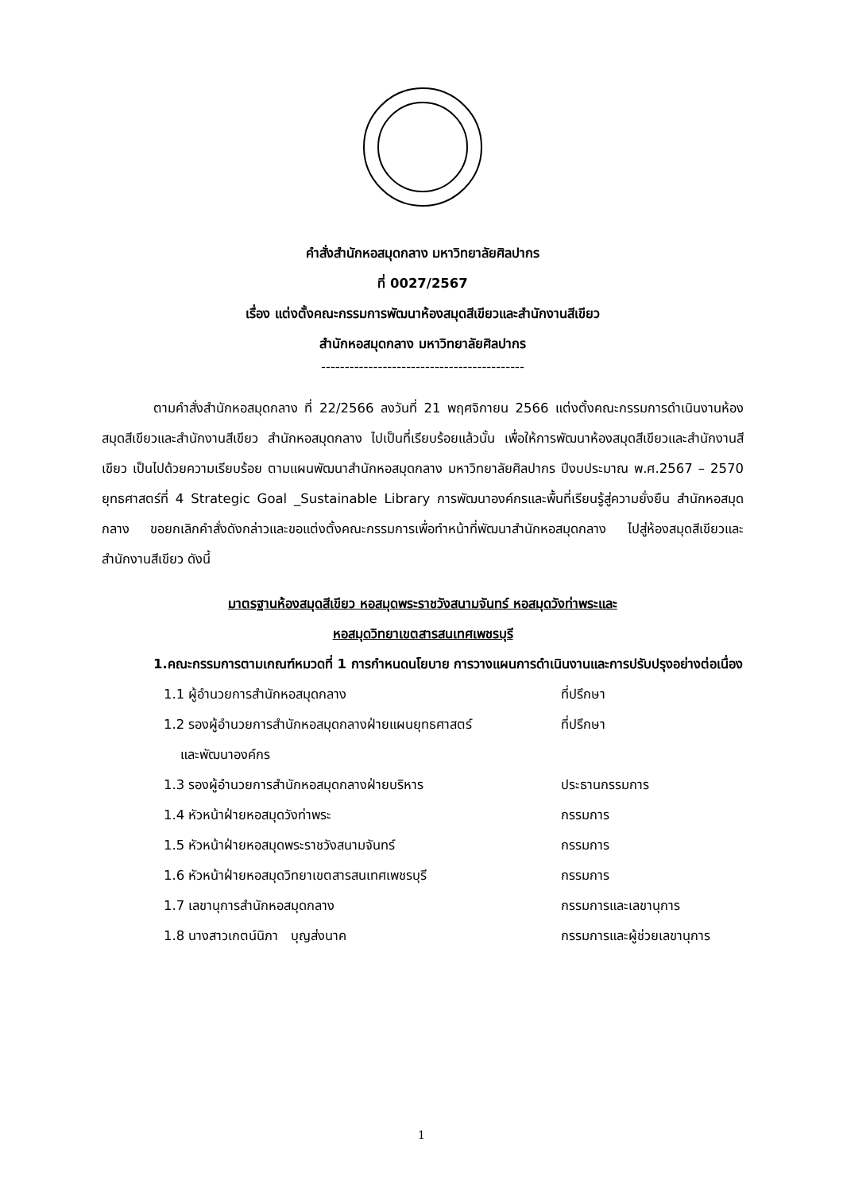คำสั่งสำนักหอสมุดกลาง มหาวิทยาลัยศิลปากร
ที่ 0027/2567
เรื่อง แต่งตั้งคณะกรรมการพัฒนาห้องสมุดสีเขียวและสำนักงานสีเขียว
สำนักหอสมุดกลาง มหาวิทยาลัยศิลปากร
-------------------------------------------
ตามคำสั่งสำนักหอสมุดกลาง ที่ 22/2566 ลงวันที่ 21 พฤศจิกายน 2566 แต่งตั้งคณะกรรมการดำเนินงานห้องสมุดสีเขียวและสำนักงานสีเขียว สำนักหอสมุดกลาง ไปเป็นที่เรียบร้อยแล้วนั้น เพื่อให้การพัฒนาห้องสมุดสีเขียวและสำนักงานสีเขียว เป็นไปด้วยความเรียบร้อย ตามแผนพัฒนาสำนักหอสมุดกลาง มหาวิทยาลัยศิลปากร ปีงบประมาณ พ.ศ.2567 – 2570 ยุทธศาสตร์ที่ 4 Strategic Goal _Sustainable Library การพัฒนาองค์กรและพื้นที่เรียนรู้สู่ความยั่งยืน สำนักหอสมุดกลาง ขอยกเลิกคำสั่งดังกล่าวและขอแต่งตั้งคณะกรรมการเพื่อทำหน้าที่พัฒนาสำนักหอสมุดกลาง ไปสู่ห้องสมุดสีเขียวและสำนักงานสีเขียว ดังนี้
มาตรฐานห้องสมุดสีเขียว หอสมุดพระราชวังสนามจันทร์ หอสมุดวังท่าพระและ
หอสมุดวิทยาเขตสารสนเทศเพชรบุรี
1.คณะกรรมการตามเกณฑ์หมวดที่ 1 การกำหนดนโยบาย การวางแผนการดำเนินงานและการปรับปรุงอย่างต่อเนื่อง
| 1.1 ผู้อำนวยการสำนักหอสมุดกลาง | ที่ปรึกษา |
| 1.2 รองผู้อำนวยการสำนักหอสมุดกลางฝ่ายแผนยุทธศาสตร์ และพัฒนาองค์กร | ที่ปรึกษา |
| 1.3 รองผู้อำนวยการสำนักหอสมุดกลางฝ่ายบริหาร | ประธานกรรมการ |
| 1.4 หัวหน้าฝ่ายหอสมุดวังท่าพระ | กรรมการ |
| 1.5 หัวหน้าฝ่ายหอสมุดพระราชวังสนามจันทร์ | กรรมการ |
| 1.6 หัวหน้าฝ่ายหอสมุดวิทยาเขตสารสนเทศเพชรบุรี | กรรมการ |
| 1.7 เลขานุการสำนักหอสมุดกลาง | กรรมการและเลขานุการ |
| 1.8 นางสาวเกตน์นิภา บุญส่งนาค | กรรมการและผู้ช่วยเลขานุการ |
1